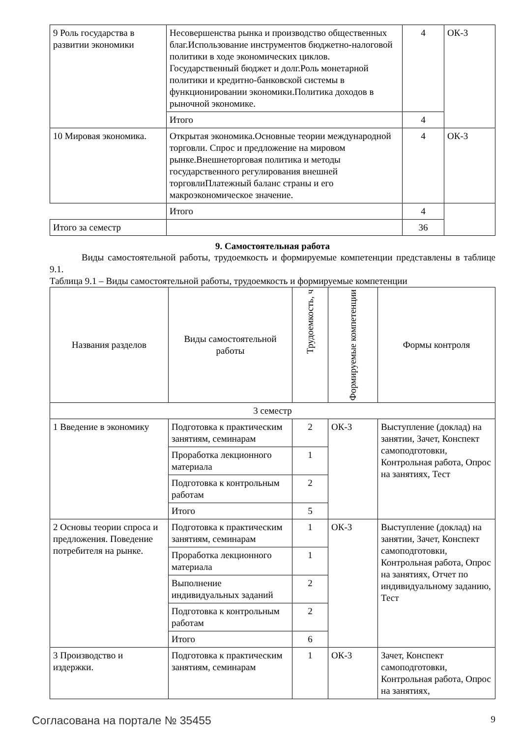| 9 Роль государства в развитии экономики | Несовершенства рынка и производство общественных благ.Использование инструментов бюджетно-налоговой политики в ходе экономических циклов. Государственный бюджет и долг.Роль монетарной политики и кредитно-банковской системы в функционировании экономики.Политика доходов в рыночной экономике. | 4 | ОК-3 |
| | Итого | 4 | |
| 10 Мировая экономика. | Открытая экономика.Основные теории международной торговли. Спрос и предложение на мировом рынке.Внешнеторговая политика и методы государственного регулирования внешней торговлиПлатежный баланс страны и его макроэкономическое значение. | 4 | ОК-3 |
| | Итого | 4 | |
| Итого за семестр | | 36 | |
9. Самостоятельная работа
Виды самостоятельной работы, трудоемкость и формируемые компетенции представлены в таблице 9.1.
Таблица 9.1 – Виды самостоятельной работы, трудоемкость и формируемые компетенции
| Названия разделов | Виды самостоятельной работы | Трудоемкость, ч | Формируемые компетенции | Формы контроля |
| --- | --- | --- | --- | --- |
| 3 семестр | | | | |
| 1 Введение в экономику | Подготовка к практическим занятиям, семинарам | 2 | ОК-3 | Выступление (доклад) на занятии, Зачет, Конспект самоподготовки, Контрольная работа, Опрос на занятиях, Тест |
| | Проработка лекционного материала | 1 | | |
| | Подготовка к контрольным работам | 2 | | |
| | Итого | 5 | | |
| 2 Основы теории спроса и предложения. Поведение потребителя на рынке. | Подготовка к практическим занятиям, семинарам | 1 | ОК-3 | Выступление (доклад) на занятии, Зачет, Конспект самоподготовки, Контрольная работа, Опрос на занятиях, Отчет по индивидуальному заданию, Тест |
| | Проработка лекционного материала | 1 | | |
| | Выполнение индивидуальных заданий | 2 | | |
| | Подготовка к контрольным работам | 2 | | |
| | Итого | 6 | | |
| 3 Производство и издержки. | Подготовка к практическим занятиям, семинарам | 1 | ОК-3 | Зачет, Конспект самоподготовки, Контрольная работа, Опрос на занятиях, |
Согласована на портале № 35455 9